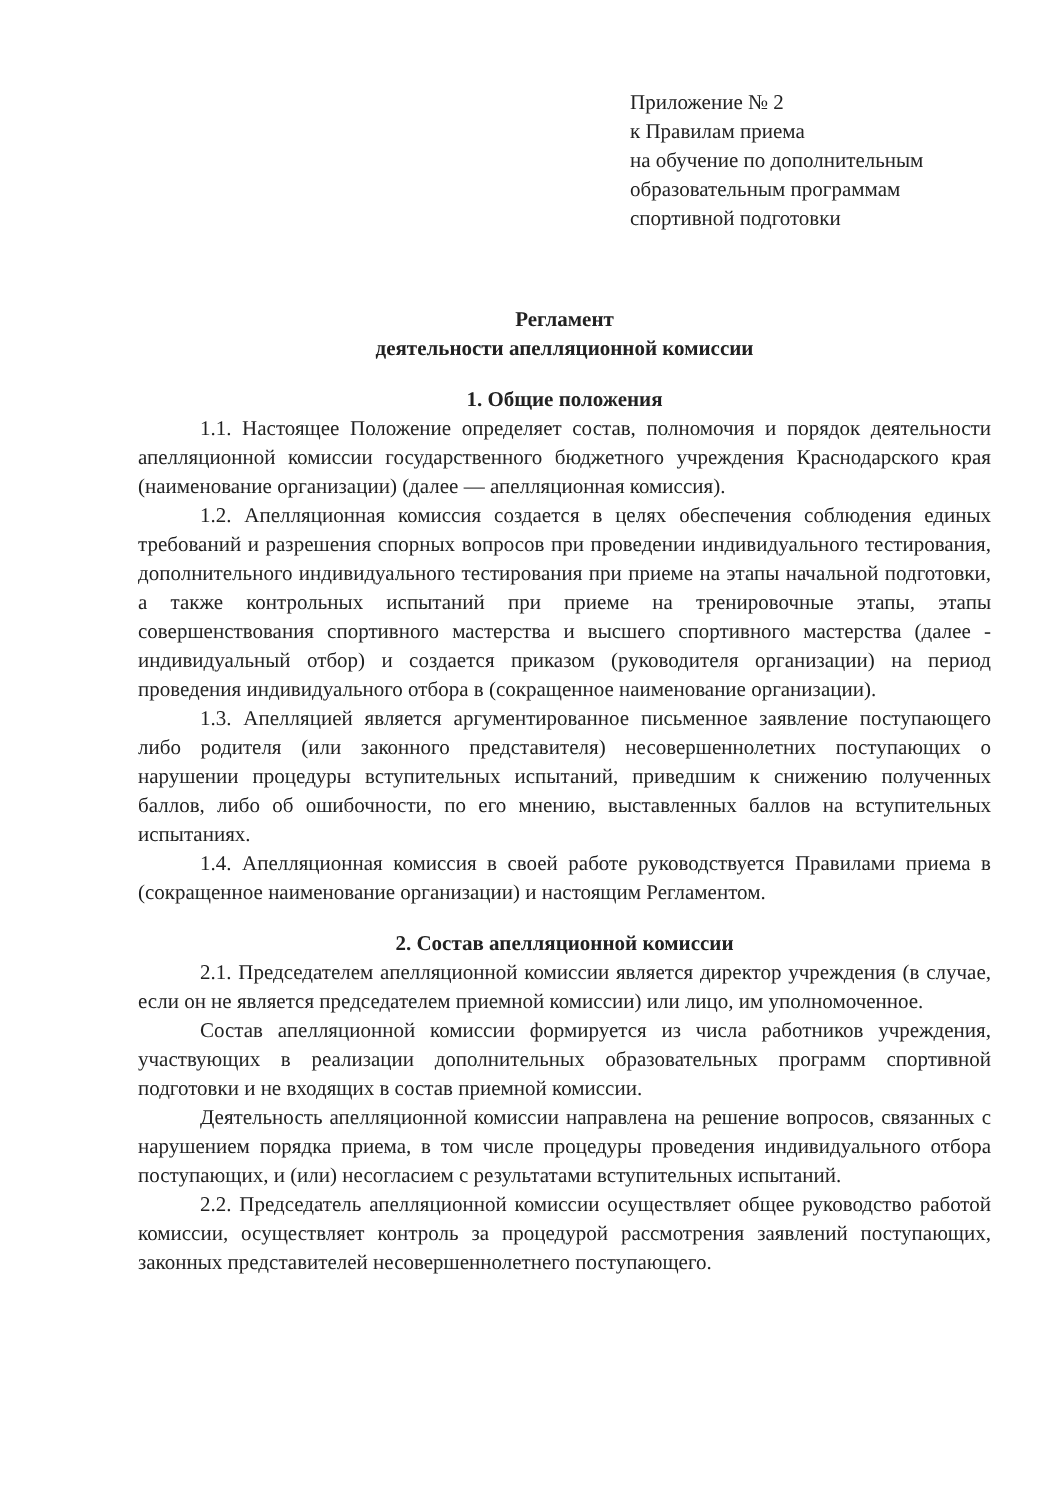Приложение № 2
к Правилам приема
на обучение по дополнительным
образовательным программам
спортивной подготовки
Регламент
деятельности апелляционной комиссии
1. Общие положения
1.1. Настоящее Положение определяет состав, полномочия и порядок деятельности апелляционной комиссии государственного бюджетного учреждения Краснодарского края (наименование организации) (далее — апелляционная комиссия).
1.2. Апелляционная комиссия создается в целях обеспечения соблюдения единых требований и разрешения спорных вопросов при проведении индивидуального тестирования, дополнительного индивидуального тестирования при приеме на этапы начальной подготовки, а также контрольных испытаний при приеме на тренировочные этапы, этапы совершенствования спортивного мастерства и высшего спортивного мастерства (далее - индивидуальный отбор) и создается приказом (руководителя организации) на период проведения индивидуального отбора в (сокращенное наименование организации).
1.3. Апелляцией является аргументированное письменное заявление поступающего либо родителя (или законного представителя) несовершеннолетних поступающих о нарушении процедуры вступительных испытаний, приведшим к снижению полученных баллов, либо об ошибочности, по его мнению, выставленных баллов на вступительных испытаниях.
1.4. Апелляционная комиссия в своей работе руководствуется Правилами приема в (сокращенное наименование организации) и настоящим Регламентом.
2. Состав апелляционной комиссии
2.1. Председателем апелляционной комиссии является директор учреждения (в случае, если он не является председателем приемной комиссии) или лицо, им уполномоченное.
Состав апелляционной комиссии формируется из числа работников учреждения, участвующих в реализации дополнительных образовательных программ спортивной подготовки и не входящих в состав приемной комиссии.
Деятельность апелляционной комиссии направлена на решение вопросов, связанных с нарушением порядка приема, в том числе процедуры проведения индивидуального отбора поступающих, и (или) несогласием с результатами вступительных испытаний.
2.2. Председатель апелляционной комиссии осуществляет общее руководство работой комиссии, осуществляет контроль за процедурой рассмотрения заявлений поступающих, законных представителей несовершеннолетнего поступающего.